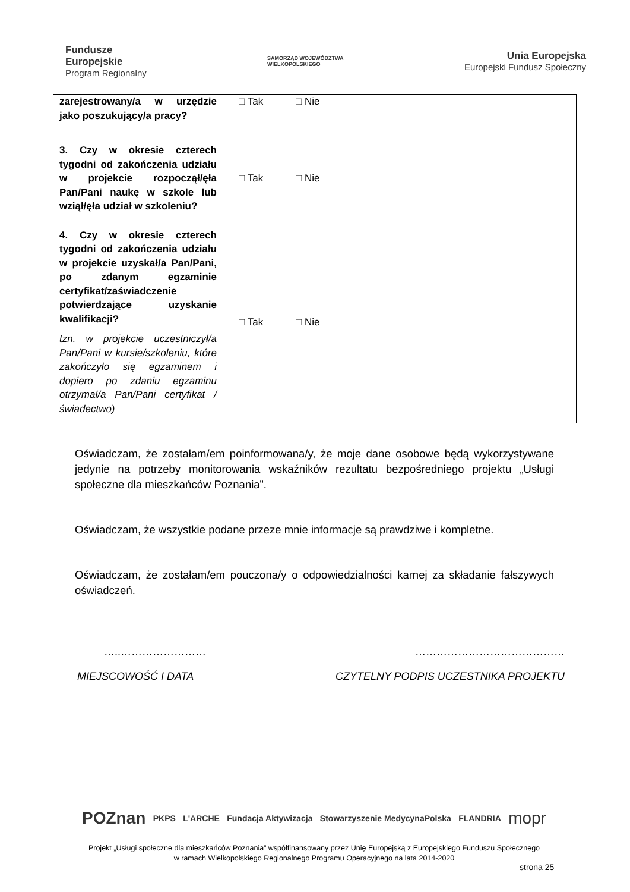Fundusze
Europejskie
Program Regionalny
SAMORZĄD WOJEWÓDZTWA
WIELKOPOLSKIEGO
Unia Europejska
Europejski Fundusz Społeczny
| zarejestrowany/a w urzędzie jako poszukujący/a pracy? | □ Tak □ Nie |
| 3. Czy w okresie czterech tygodni od zakończenia udziału w projekcie rozpoczął/ęła Pan/Pani naukę w szkole lub wziął/ęła udział w szkoleniu? | □ Tak □ Nie |
| 4. Czy w okresie czterech tygodni od zakończenia udziału w projekcie uzyskał/a Pan/Pani, po zdanym egzaminie certyfikat/zaświadczenie potwierdzające uzyskanie kwalifikacji? tzn. w projekcie uczestniczył/a Pan/Pani w kursie/szkoleniu, które zakończyło się egzaminem i dopiero po zdaniu egzaminu otrzymał/a Pan/Pani certyfikat / świadectwo) | □ Tak □ Nie |
Oświadczam, że zostałam/em poinformowana/y, że moje dane osobowe będą wykorzystywane jedynie na potrzeby monitorowania wskaźników rezultatu bezpośredniego projektu „Usługi społeczne dla mieszkańców Poznania”.
Oświadczam, że wszystkie podane przeze mnie informacje są prawdziwe i kompletne.
Oświadczam, że zostałam/em pouczona/y o odpowiedzialności karnej za składanie fałszywych oświadczeń.
…..…………………… ……………………………………
MIEJSCOWOŚĆ I DATA CZYTELNY PODPIS UCZESTNIKA PROJEKTU
POZnan PKPS L'ARCHE Fundacja Aktywizacja Stowarzyszenie MedycynaPolska FLANDRIA mopr
Projekt „Usługi społeczne dla mieszkańców Poznania” współfinansowany przez Unię Europejską z Europejskiego Funduszu Społecznego
w ramach Wielkopolskiego Regionalnego Programu Operacyjnego na lata 2014-2020
strona 25